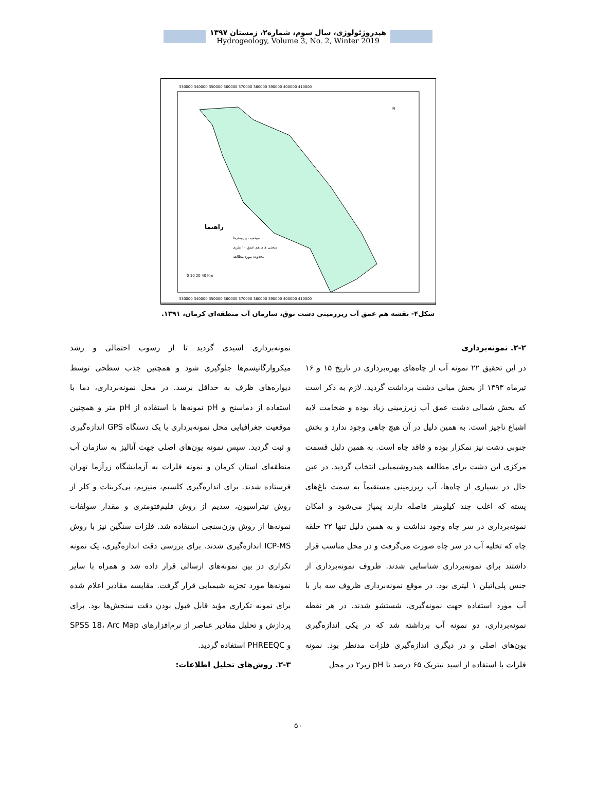هیدروژئولوژی، سال سوم، شماره۲، زمستان ۱۳۹۷
Hydrogeology, Volume 3, No. 2, Winter 2019
330000 340000 350000 360000 370000 380000 390000 400000 410000
330000 340000 350000 360000 370000 380000 390000 400000 410000
راهنما
موقعیت پیزومترها
منحنی های هم عمق ۱۰ متری
محدوده مورد مطالعه
0 10 20 40 Km
N
شکل۴- نقشه هم عمق آب زیرزمینی دشت نوق، سازمان آب منطقه‌ای کرمان، ۱۳۹۱.
۲-۲. نمونه‌برداری
در این تحقیق ۲۲ نمونه آب از چاه‌های بهره‌برداری در تاریخ ۱۵ و ۱۶ تیرماه ۱۳۹۳ از بخش میانی دشت برداشت گردید. لازم به ذکر است که بخش شمالی دشت عمق آب زیرزمینی زیاد بوده و ضخامت لایه اشباع ناچیز است. به همین دلیل در آن هیچ چاهی وجود ندارد و بخش جنوبی دشت نیز نمکزار بوده و فاقد چاه است. به همین دلیل قسمت مرکزی این دشت برای مطالعه هیدروشیمیایی انتخاب گردید. در عین حال در بسیاری از چاه‌ها، آب زیرزمینی مستقیماً به سمت باغ‌های پسته که اغلب چند کیلومتر فاصله دارند پمپاژ می‌شود و امکان نمونه‌برداری در سر چاه وجود نداشت و به همین دلیل تنها ۲۲ حلقه چاه که تخلیه آب در سر چاه صورت می‌گرفت و در محل مناسب قرار داشتند برای نمونه‌برداری شناسایی شدند. ظروف نمونه‌برداری از جنس پلی‌اتیلن ۱ لیتری بود. در موقع نمونه‌برداری ظروف سه بار با آب مورد استفاده جهت نمونه‌گیری، شستشو شدند. در هر نقطه نمونه‌برداری، دو نمونه آب برداشته شد که در یکی اندازه‌گیری یون‌های اصلی و در دیگری اندازه‌گیری فلزات مدنظر بود. نمونه فلزات با استفاده از اسید نیتریک ۶۵ درصد تا pH زیر۲ در محل
نمونه‌برداری اسیدی گردید تا از رسوب احتمالی و رشد میکروارگانیسم‌ها جلوگیری شود و همچنین جذب سطحی توسط دیواره‌های ظرف به حداقل برسد. در محل نمونه‌برداری، دما با استفاده از دماسنج و pH نمونه‌ها با استفاده از pH متر و همچنین موقعیت جغرافیایی محل نمونه‌برداری با یک دستگاه GPS اندازه‌گیری و ثبت گردید. سپس نمونه یون‌های اصلی جهت آنالیز به سازمان آب منطقه‌ای استان کرمان و نمونه فلزات به آزمایشگاه زرآزما تهران فرستاده شدند. برای اندازه‌گیری کلسیم، منیزیم، بی‌کربنات و کلر از روش تیتراسیون، سدیم از روش فلیم‌فتومتری و مقدار سولفات نمونه‌ها از روش وزن‌سنجی استفاده شد. فلزات سنگین نیز با روش ICP-MS اندازه‌گیری شدند. برای بررسی دقت اندازه‌گیری، یک نمونه تکراری در بین نمونه‌های ارسالی قرار داده شد و همراه با سایر نمونه‌ها مورد تجزیه شیمیایی قرار گرفت. مقایسه مقادیر اعلام شده برای نمونه تکراری مؤید قابل قبول بودن دقت سنجش‌ها بود. برای پردازش و تحلیل مقادیر عناصر از نرم‌افزارهای SPSS 18، Arc Map و PHREEQC استفاده گردید.
۲-۳. روش‌های تحلیل اطلاعات:
۵۰